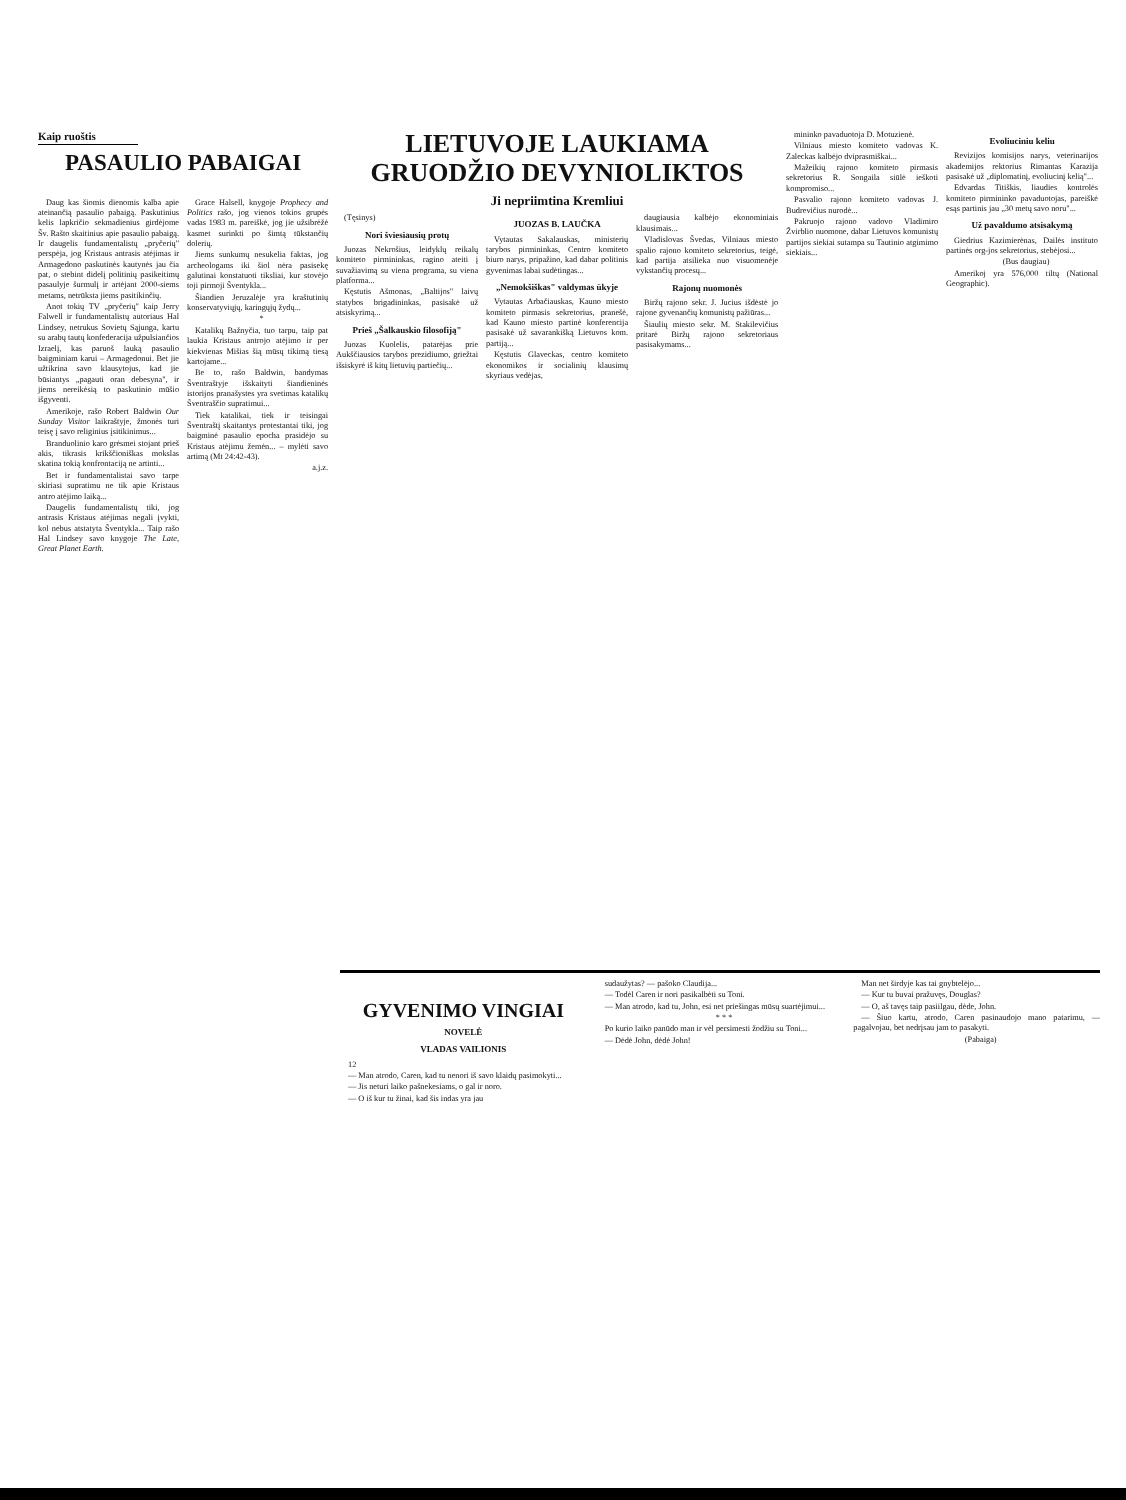Kaip ruoštis
PASAULIO PABAIGAI
Daug kas šiomis dienomis kalba apie ateinančią pasaulio pabaigą. Paskutinius kelis lapkričio sekmadienius girdėjome Šv. Rašto skaitinius apie pasaulio pabaigą. Ir daugelis fundamentalistų „pryčerių" perspėja, jog Kristaus antrasis atėjimas ir Armagedono paskutinės kautynės jau čia pat, o stebint didelį politinių pasikeitimų pasaulyje šurmulį ir artėjant 2000-siems metams, netrūksta jiems pasitikinčių.
Anot tokių TV „pryčerių" kaip Jerry Falwell ir fundamentalistų autoriaus Hal Lindsey, netrukus Sovietų Sąjunga, kartu su arabų tautų konfederacija užpulsiančios Izraelį, kas paruoš lauką pasaulio baigminiam karui – Armagedonui. Bet jie užtikrina savo klausytojus, kad jie būsiantys „pagauti oran debesyna", ir jiems nereikėsią to paskutinio mūšio išgyventi.
Amerikoje, rašo Robert Baldwin Our Sunday Visitor laikraštyje, žmonės turi teisę į savo religinius įsitikinimus...
Branduolinio karo grėsmei stojant prieš akis, tikrasis krikščioniškas mokslas skatina tokią konfrontaciją ne artinti...
Bet ir fundamentalistai savo tarpe skiriasi supratimu ne tik apie Kristaus antro atėjimo laiką...
Daugelis fundamentalistų tiki, jog antrasis Kristaus atėjimas negali įvykti, kol nebus atstatyta Šventykla... Taip rašo Hal Lindsey savo knygoje The Late, Great Planet Earth.
Grace Halsell, knygoje Prophecy and Politics rašo, jog vienos tokios grupės vadas 1983 m. pareiškė, jog jie užsibrėžė kasmet surinkti po šimtą tūkstančių dolerių.
Jiems sunkumų nesukelia faktas, jog archeologams iki šiol nėra pasisekę galutinai konstatuoti tiksliai, kur stovėjo toji pirmoji Šventykla...
Šiandien Jeruzalėje yra kraštutinių konservatyviųjų, karingųjų žydų...
*
Katalikų Bažnyčia, tuo tarpu, taip pat laukia Kristaus antrojo atėjimo ir per kiekvienas Mišias šią mūsų tikimą tiesą kartojame...
Be to, rašo Baldwin, bandymas Šventraštyje išskaityti šiandieninės istorijos pranašystes yra svetimas katalikų Šventraščio supratimui...
Tiek katalikai, tiek ir teisingai Šventraštį skaitantys protestantai tiki, jog baigminė pasaulio epocha prasidėjo su Kristaus atėjimu žemėn... – mylėti savo artimą (Mt 24:42-43).
a.j.z.
LIETUVOJE LAUKIAMA
GRUODŽIO DEVYNIOLIKTOS
Ji nepriimtina Kremliui
(Tęsinys)
Nori šviesiausių protų
Juozas Nekrošius, leidyklų reikalų komiteto pirmininkas, ragino ateiti į suvažiavimą su viena programa, su viena platforma...
Kęstutis Ašmonas, „Baltijos" laivų statybos brigadininkas, pasisakė už atsiskyrimą...
Prieš „Šalkauskio filosofiją"
Juozas Kuolelis, patarėjas prie Aukščiausios tarybos prezidiumo, griežtai išsiskyrė iš kitų lietuvių partiečių...
JUOZAS B. LAUČKA
Vytautas Sakalauskas, ministerių tarybos pirmininkas, Centro komiteto biuro narys, pripažino, kad dabar politinis gyvenimas labai sudėtingas...
„Nemokšiškas" valdymas ūkyje
Vytautas Arbačiauskas, Kauno miesto komiteto pirmasis sekretorius, pranešė, kad Kauno miesto partinė konferencija pasisakė už savarankišką Lietuvos kom. partiją...
Kęstutis Glaveckas, centro komiteto ekonomikos ir socialinių klausimų skyriaus vedėjas,
daugiausia kalbėjo ekonominiais klausimais...
Vladislovas Švedas, Vilniaus miesto spalio rajono komiteto sekretorius, teigė, kad partija atsilieka nuo visuomenėje vykstančių procesų...
Rajonų nuomonės
Biržų rajono sekr. J. Jucius išdėstė jo rajone gyvenančių komunistų pažiūras...
Šiaulių miesto sekr. M. Stakilevičius pritarė Biržų rajono sekretoriaus pasisakymams...
mininko pavaduotoja D. Motuzienė.
Vilniaus miesto komiteto vadovas K. Zaleckas kalbėjo dviprasmiškai...
Mažeikių rajono komiteto pirmasis sekretorius R. Songaila siūlė ieškoti kompromiso...
Pasvalio rajono komiteto vadovas J. Budrevičius nurodė...
Pakruojo rajono vadovo Vladimiro Žvirblio nuomone, dabar Lietuvos komunistų partijos siekiai sutampa su Tautinio atgimimo siekiais...
Evoliuciniu keliu
Revizijos komisijos narys, veterinarijos akademijos rektorius Rimantas Karazija pasisakė už „diplomatinį, evoliucinį kelią"...
Edvardas Titiškis, liaudies kontrolės komiteto pirmininko pavaduotojas, pareiškė esąs partinis jau „30 metų savo noru"...
Už pavaldumo atsisakymą
Giedrius Kazimierėnas, Dailės instituto partinės org-jos sekretorius, stebėjosi...
(Bus daugiau)
Amerikoj yra 576,000 tiltų (National Geographic).
GYVENIMO VINGIAI
NOVELĖ
VLADAS VAILIONIS
12
— Man atrodo, Caren, kad tu nenori iš savo klaidų pasimokyti...
— Jis neturi laiko pašnekesiams, o gal ir noro.
— O iš kur tu žinai, kad šis indas yra jau
sudaužytas? — pašoko Claudija...
— Todėl Caren ir nori pasikalbėti su Toni.
— Man atrodo, kad tu, John, esi net priešingas mūsų suartėjimui...
* * *
Po kurio laiko panūdo man ir vėl persimesti žodžiu su Toni...
— Dėdė John, dėdė John!
Man net širdyje kas tai gnybtelėjo...
— Kur tu buvai pražuvęs, Douglas?
— O, aš tavęs taip pasiilgau, dėde, John.
— Šiuo kartu, atrodo, Caren pasinaudojo mano patarimu, — pagalvojau, bet nedrįsau jam to pasakyti.
(Pabaiga)